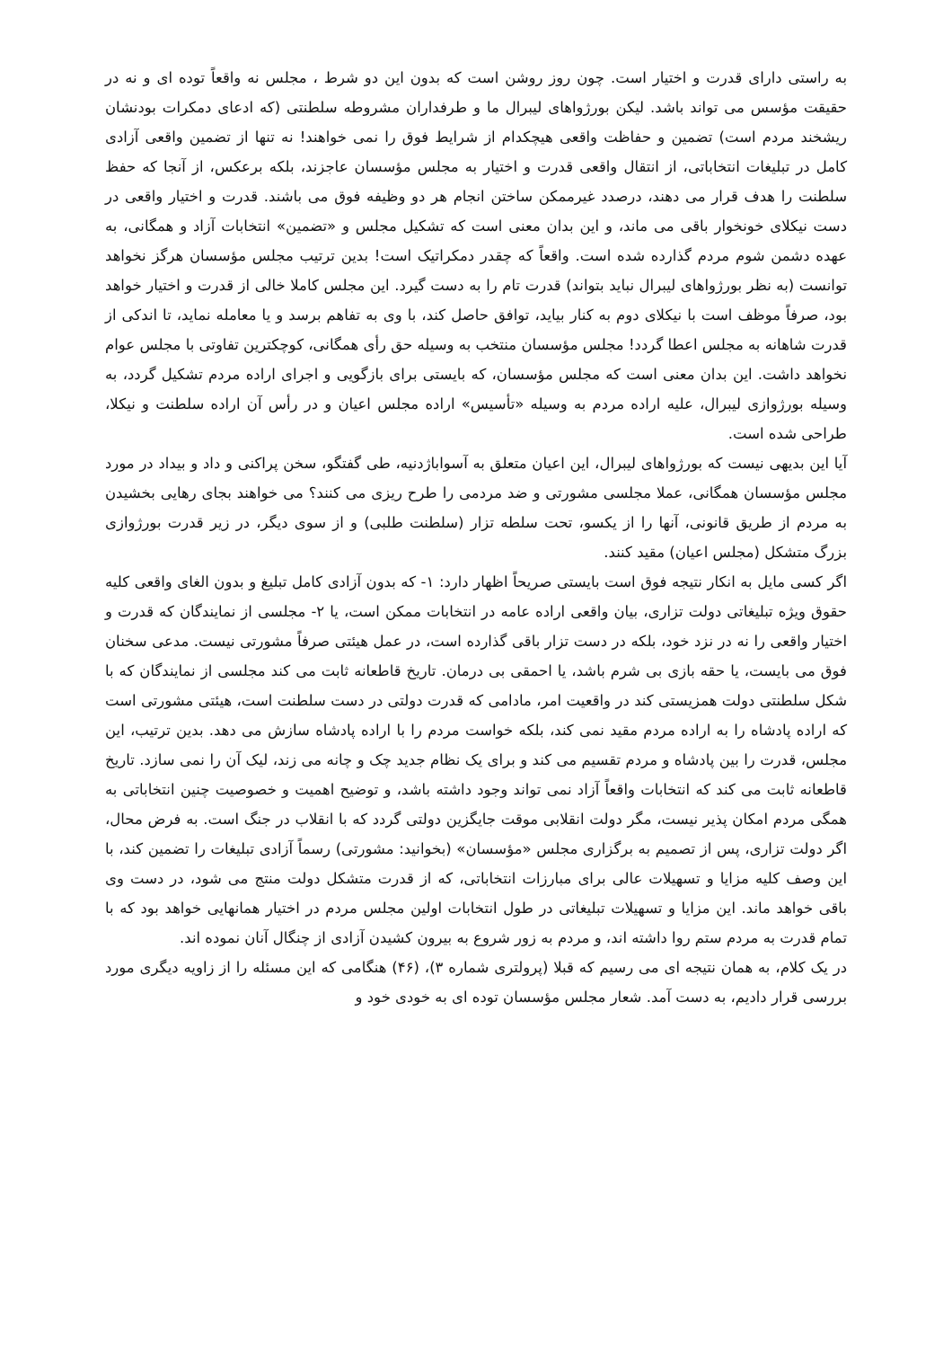به راستی دارای قدرت و اختیار است. چون روز روشن است که بدون این دو شرط ، مجلس نه واقعاً توده ای و نه در حقیقت مؤسس می تواند باشد. لیکن بورژواهای لیبرال ما و طرفداران مشروطه سلطنتی (که ادعای دمکرات بودنشان ریشخند مردم است) تضمین و حفاظت واقعی هیچکدام از شرایط فوق را نمی خواهند! نه تنها از تضمین واقعی آزادی کامل در تبلیغات انتخاباتی، از انتقال واقعی قدرت و اختیار به مجلس مؤسسان عاجزند، بلکه برعکس، از آنجا که حفظ سلطنت را هدف قرار می دهند، درصدد غیرممکن ساختن انجام هر دو وظیفه فوق می باشند. قدرت و اختیار واقعی در دست نیکلای خونخوار باقی می ماند، و این بدان معنی است که تشکیل مجلس و «تضمین» انتخابات آزاد و همگانی، به عهده دشمن شوم مردم گذارده شده است. واقعاً که چقدر دمکراتیک است! بدین ترتیب مجلس مؤسسان هرگز نخواهد توانست (به نظر بورژواهای لیبرال نباید بتواند) قدرت تام را به دست گیرد. این مجلس کاملا خالی از قدرت و اختیار خواهد بود، صرفاً موظف است با نیکلای دوم به کنار بیاید، توافق حاصل کند، با وی به تفاهم برسد و یا معامله نماید، تا اندکی از قدرت شاهانه به مجلس اعطا گردد! مجلس مؤسسان منتخب به وسیله حق رأی همگانی، کوچکترین تفاوتی با مجلس عوام نخواهد داشت. این بدان معنی است که مجلس مؤسسان، که بایستی برای بازگویی و اجرای اراده مردم تشکیل گردد، به وسیله بورژوازی لیبرال، علیه اراده مردم به وسیله «تأسیس» اراده مجلس اعیان و در رأس آن اراده سلطنت و نیکلا، طراحی شده است.
آیا این بدیهی نیست که بورژواهای لیبرال، این اعیان متعلق به آسواباژدنیه، طی گفتگو، سخن پراکنی و داد و بیداد در مورد مجلس مؤسسان همگانی، عملا مجلسی مشورتی و ضد مردمی را طرح ریزی می کنند؟ می خواهند بجای رهایی بخشیدن به مردم از طریق قانونی، آنها را از یکسو، تحت سلطه تزار (سلطنت طلبی) و از سوی دیگر، در زیر قدرت بورژوازی بزرگ متشکل (مجلس اعیان) مقید کنند.
اگر کسی مایل به انکار نتیجه فوق است بایستی صریحاً اظهار دارد: ۱- که بدون آزادی کامل تبلیغ و بدون الغای واقعی کلیه حقوق ویژه تبلیغاتی دولت تزاری، بیان واقعی اراده عامه در انتخابات ممکن است، یا ۲- مجلسی از نمایندگان که قدرت و اختیار واقعی را نه در نزد خود، بلکه در دست تزار باقی گذارده است، در عمل هیئتی صرفاً مشورتی نیست. مدعی سخنان فوق می بایست، یا حقه بازی بی شرم باشد، یا احمقی بی درمان. تاریخ قاطعانه ثابت می کند مجلسی از نمایندگان که با شکل سلطنتی دولت همزیستی کند در واقعیت امر، مادامی که قدرت دولتی در دست سلطنت است، هیئتی مشورتی است که اراده پادشاه را به اراده مردم مقید نمی کند، بلکه خواست مردم را با اراده پادشاه سازش می دهد. بدین ترتیب، این مجلس، قدرت را بین پادشاه و مردم تقسیم می کند و برای یک نظام جدید چک و چانه می زند، لیک آن را نمی سازد. تاریخ قاطعانه ثابت می کند که انتخابات واقعاً آزاد نمی تواند وجود داشته باشد، و توضیح اهمیت و خصوصیت چنین انتخاباتی به همگی مردم امکان پذیر نیست، مگر دولت انقلابی موقت جایگزین دولتی گردد که با انقلاب در جنگ است. به فرض محال، اگر دولت تزاری، پس از تصمیم به برگزاری مجلس «مؤسسان» (بخوانید: مشورتی) رسماً آزادی تبلیغات را تضمین کند، با این وصف کلیه مزایا و تسهیلات عالی برای مبارزات انتخاباتی، که از قدرت متشکل دولت منتج می شود، در دست وی باقی خواهد ماند. این مزایا و تسهیلات تبلیغاتی در طول انتخابات اولین مجلس مردم در اختیار همانهایی خواهد بود که با تمام قدرت به مردم ستم روا داشته اند، و مردم به زور شروع به بیرون کشیدن آزادی از چنگال آنان نموده اند.
در یک کلام، به همان نتیجه ای می رسیم که قبلا (پرولتری شماره ۳)، (۴۶) هنگامی که این مسئله را از زاویه دیگری مورد بررسی قرار دادیم، به دست آمد. شعار مجلس مؤسسان توده ای به خودی خود و